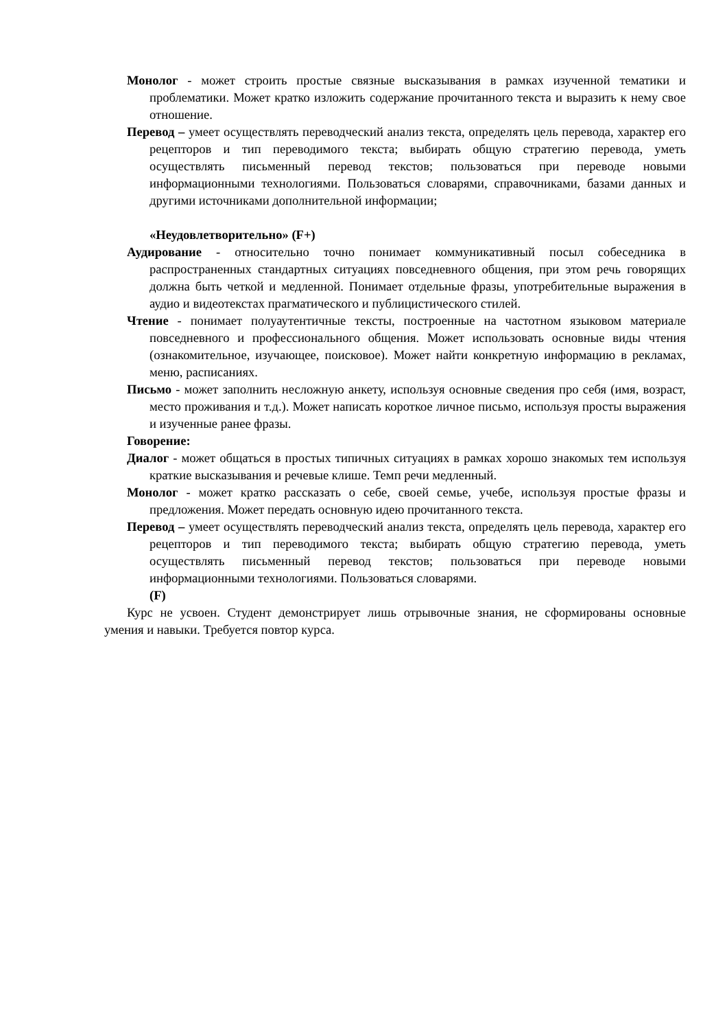Монолог - может строить простые связные высказывания в рамках изученной тематики и проблематики. Может кратко изложить содержание прочитанного текста и выразить к нему свое отношение.
Перевод – умеет осуществлять переводческий анализ текста, определять цель перевода, характер его рецепторов и тип переводимого текста; выбирать общую стратегию перевода, уметь осуществлять письменный перевод текстов; пользоваться при переводе новыми информационными технологиями. Пользоваться словарями, справочниками, базами данных и другими источниками дополнительной информации;
«Неудовлетворительно» (F+)
Аудирование - относительно точно понимает коммуникативный посыл собеседника в распространенных стандартных ситуациях повседневного общения, при этом речь говорящих должна быть четкой и медленной. Понимает отдельные фразы, употребительные выражения в аудио и видеотекстах прагматического и публицистического стилей.
Чтение - понимает полуаутентичные тексты, построенные на частотном языковом материале повседневного и профессионального общения. Может использовать основные виды чтения (ознакомительное, изучающее, поисковое). Может найти конкретную информацию в рекламах, меню, расписаниях.
Письмо - может заполнить несложную анкету, используя основные сведения про себя (имя, возраст, место проживания и т.д.). Может написать короткое личное письмо, используя просты выражения и изученные ранее фразы.
Говорение:
Диалог - может общаться в простых типичных ситуациях в рамках хорошо знакомых тем используя краткие высказывания и речевые клише. Темп речи медленный.
Монолог - может кратко рассказать о себе, своей семье, учебе, используя простые фразы и предложения. Может передать основную идею прочитанного текста.
Перевод – умеет осуществлять переводческий анализ текста, определять цель перевода, характер его рецепторов и тип переводимого текста; выбирать общую стратегию перевода, уметь осуществлять письменный перевод текстов; пользоваться при переводе новыми информационными технологиями. Пользоваться словарями.
(F)
Курс не усвоен. Студент демонстрирует лишь отрывочные знания, не сформированы основные умения и навыки. Требуется повтор курса.